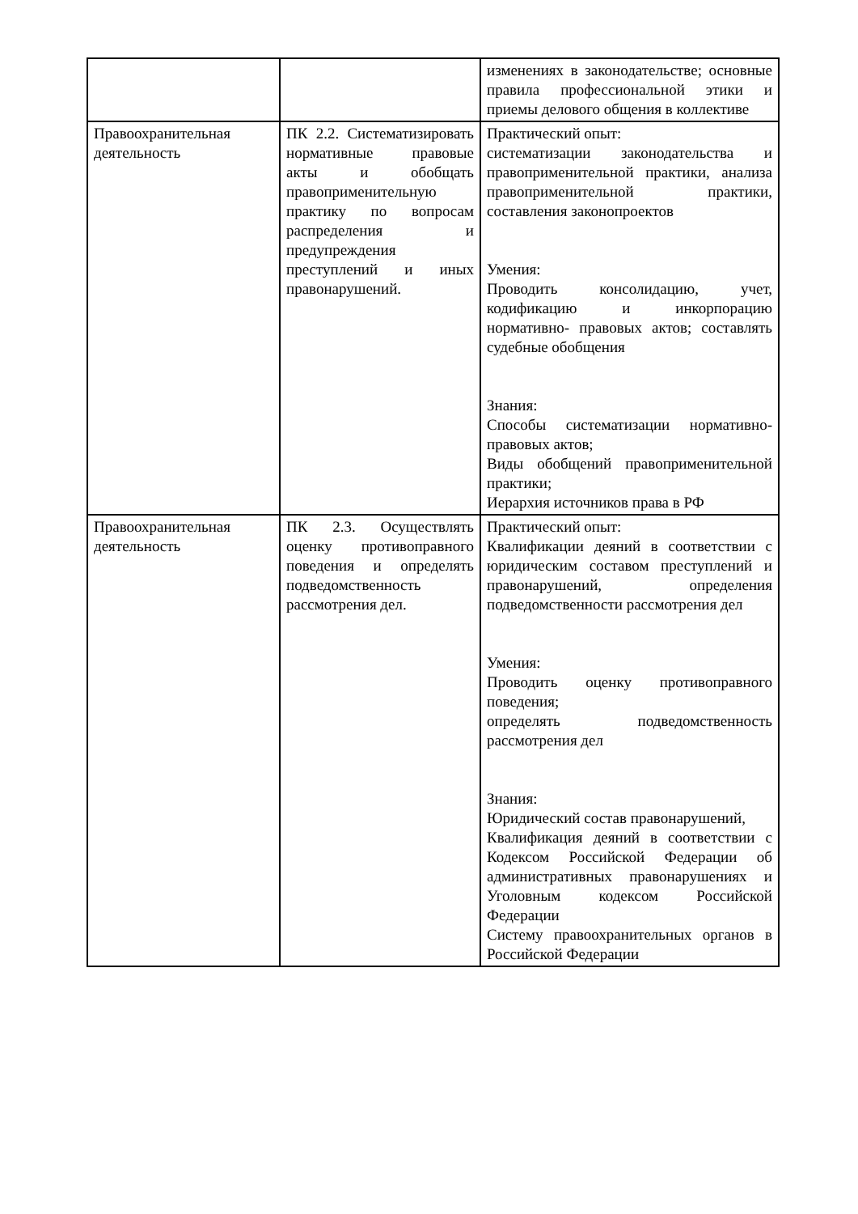| | | изменениях в законодательстве; основные правила профессиональной этики и приемы делового общения в коллективе |
| Правоохранительная деятельность | ПК 2.2. Систематизировать нормативные правовые акты и обобщать правоприменительную практику по вопросам распределения и предупреждения преступлений и иных правонарушений. | Практический опыт: систематизации законодательства и правоприменительной практики, анализа правоприменительной практики, составления законопроектов Умения: Проводить консолидацию, учет, кодификацию и инкорпорацию нормативно- правовых актов; составлять судебные обобщения Знания: Способы систематизации нормативно-правовых актов; Виды обобщений правоприменительной практики; Иерархия источников права в РФ |
| Правоохранительная деятельность | ПК 2.3. Осуществлять оценку противоправного поведения и определять подведомственность рассмотрения дел. | Практический опыт: Квалификации деяний в соответствии с юридическим составом преступлений и правонарушений, определения подведомственности рассмотрения дел Умения: Проводить оценку противоправного поведения; определять подведомственность рассмотрения дел Знания: Юридический состав правонарушений, Квалификация деяний в соответствии с Кодексом Российской Федерации об административных правонарушениях и Уголовным кодексом Российской Федерации Систему правоохранительных органов в Российской Федерации |